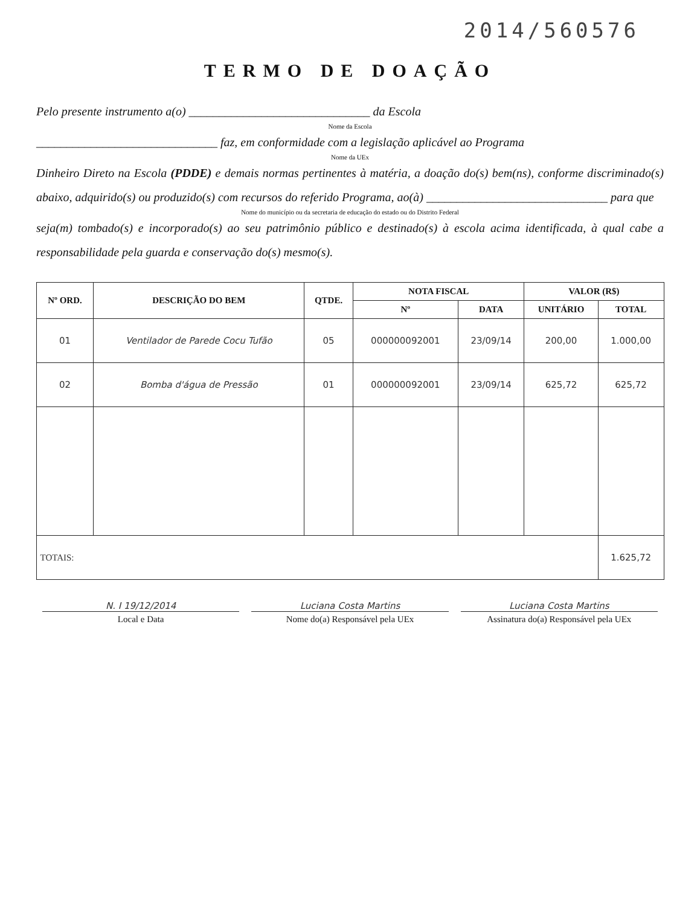2014/560576
TERMO DE DOAÇÃO
Pelo presente instrumento a(o) ______________________________ da Escola
Nome da Escola
______________________________ faz, em conformidade com a legislação aplicável ao Programa
Nome da UEx
Dinheiro Direto na Escola (PDDE) e demais normas pertinentes à matéria, a doação do(s) bem(ns), conforme discriminado(s) abaixo, adquirido(s) ou produzido(s) com recursos do referido Programa, ao(à) ______________________________ para que
Nome do município ou da secretaria de educação do estado ou do Distrito Federal
seja(m) tombado(s) e incorporado(s) ao seu patrimônio público e destinado(s) à escola acima identificada, à qual cabe a responsabilidade pela guarda e conservação do(s) mesmo(s).
| Nº ORD. | DESCRIÇÃO DO BEM | QTDE. | NOTA FISCAL | | VALOR (R$) | |
| --- | --- | --- | --- | --- | --- | --- |
| | | | Nº | DATA | UNITÁRIO | TOTAL |
| 01 | Ventilador de Parede Cocu Tufão | 05 | 000000092001 | 23/09/14 | 200,00 | 1.000,00 |
| 02 | Bomba d'água de Pressão | 01 | 000000092001 | 23/09/14 | 625,72 | 625,72 |
| TOTAIS: | | | | | | 1.625,72 |
N. I 19/12/2014 Luciana Costa Martins Luciana Costa Martins
Local e Data Nome do(a) Responsável pela UEx
Assinatura do(a) Responsável pela UEx